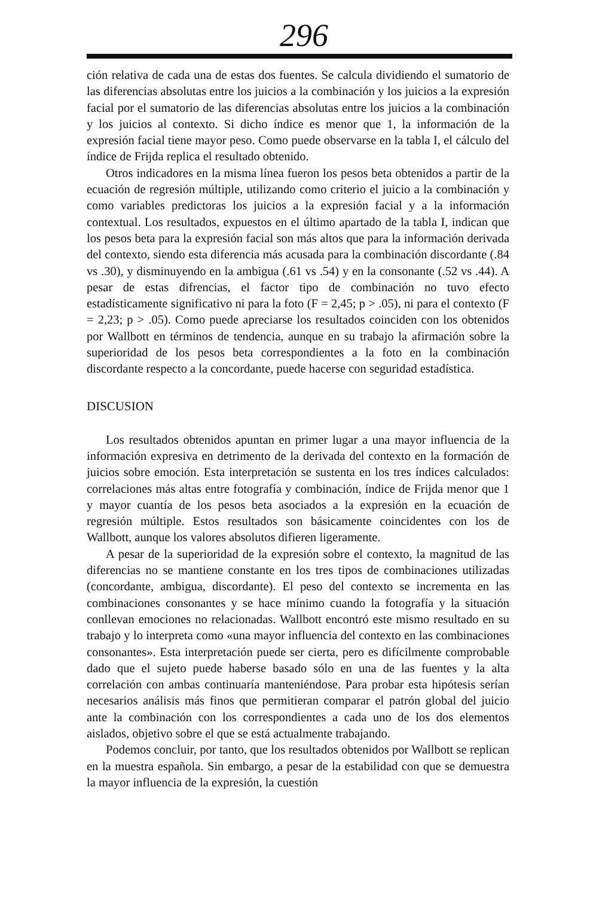296
ción relativa de cada una de estas dos fuentes. Se calcula dividiendo el sumatorio de las diferencias absolutas entre los juicios a la combinación y los juicios a la expresión facial por el sumatorio de las diferencias absolutas entre los juicios a la combinación y los juicios al contexto. Si dicho índice es menor que 1, la información de la expresión facial tiene mayor peso. Como puede observarse en la tabla I, el cálculo del índice de Frijda replica el resultado obtenido.
Otros indicadores en la misma línea fueron los pesos beta obtenidos a partir de la ecuación de regresión múltiple, utilizando como criterio el juicio a la combinación y como variables predictoras los juicios a la expresión facial y a la información contextual. Los resultados, expuestos en el último apartado de la tabla I, indican que los pesos beta para la expresión facial son más altos que para la información derivada del contexto, siendo esta diferencia más acusada para la combinación discordante (.84 vs .30), y disminuyendo en la ambigua (.61 vs .54) y en la consonante (.52 vs .44). A pesar de estas difrencias, el factor tipo de combinación no tuvo efecto estadísticamente significativo ni para la foto (F = 2,45; p > .05), ni para el contexto (F = 2,23; p > .05). Como puede apreciarse los resultados coinciden con los obtenidos por Wallbott en términos de tendencia, aunque en su trabajo la afirmación sobre la superioridad de los pesos beta correspondientes a la foto en la combinación discordante respecto a la concordante, puede hacerse con seguridad estadística.
DISCUSION
Los resultados obtenidos apuntan en primer lugar a una mayor influencia de la información expresiva en detrimento de la derivada del contexto en la formación de juicios sobre emoción. Esta interpretación se sustenta en los tres índices calculados: correlaciones más altas entre fotografía y combinación, índice de Frijda menor que 1 y mayor cuantía de los pesos beta asociados a la expresión en la ecuación de regresión múltiple. Estos resultados son básicamente coincidentes con los de Wallbott, aunque los valores absolutos difieren ligeramente.
A pesar de la superioridad de la expresión sobre el contexto, la magnitud de las diferencias no se mantiene constante en los tres tipos de combinaciones utilizadas (concordante, ambigua, discordante). El peso del contexto se incrementa en las combinaciones consonantes y se hace mínimo cuando la fotografía y la situación conllevan emociones no relacionadas. Wallbott encontró este mismo resultado en su trabajo y lo interpreta como «una mayor influencia del contexto en las combinaciones consonantes». Esta interpretación puede ser cierta, pero es difícilmente comprobable dado que el sujeto puede haberse basado sólo en una de las fuentes y la alta correlación con ambas continuaría manteniéndose. Para probar esta hipótesis serían necesarios análisis más finos que permitieran comparar el patrón global del juicio ante la combinación con los correspondientes a cada uno de los dos elementos aislados, objetivo sobre el que se está actualmente trabajando.
Podemos concluir, por tanto, que los resultados obtenidos por Wallbott se replican en la muestra española. Sin embargo, a pesar de la estabilidad con que se demuestra la mayor influencia de la expresión, la cuestión